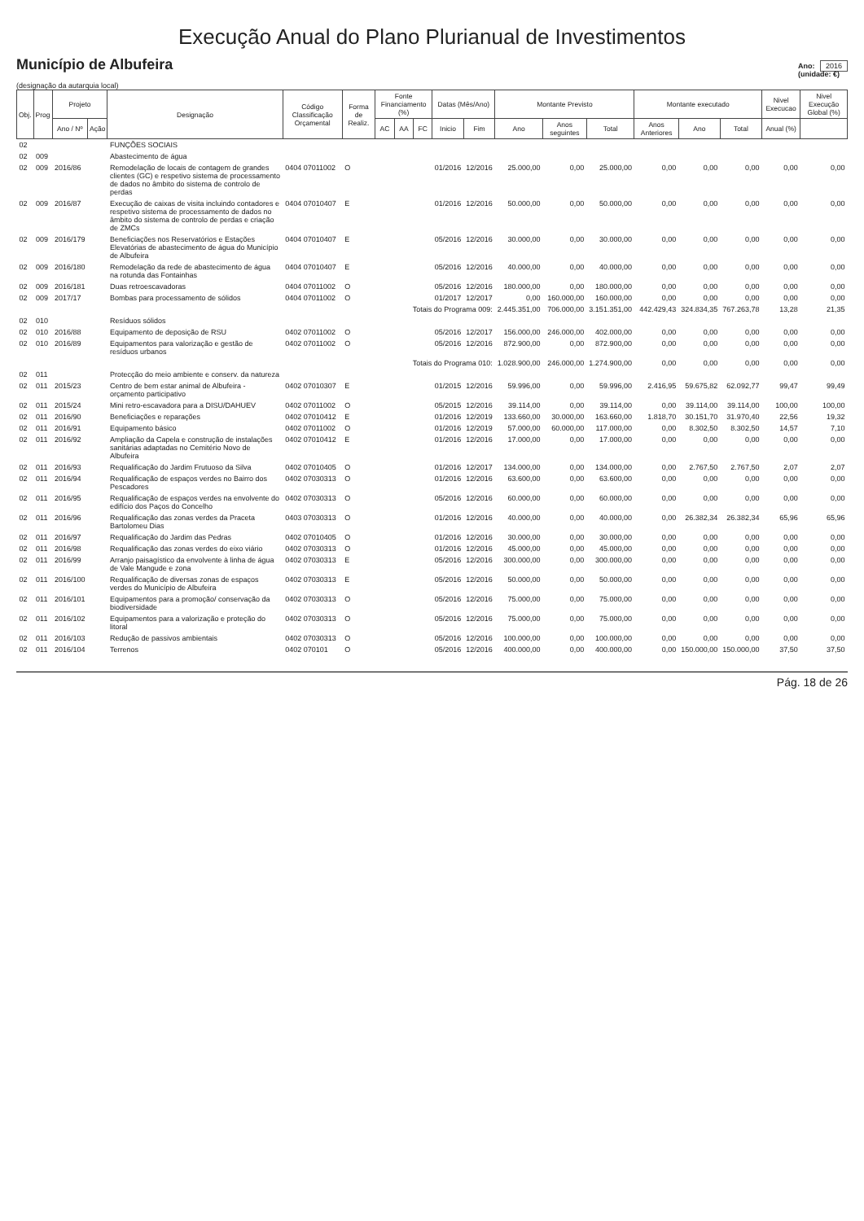Execução Anual do Plano Plurianual de Investimentos
Município de Albufeira
Ano: 2016
(unidade: €)
(designação da autarquia local)
| Obj. | Prog | Projeto | | Designação | Código Classificação Orçamental | Forma de Realiz. | Fonte Financiamento (%) | | | Datas (Mês/Ano) | | Montante Previsto | | | Montante executado | | | Nivel Execucao | Nivel Execução Global (%) |
| --- | --- | --- | --- | --- | --- | --- | --- | --- | --- | --- | --- | --- | --- | --- | --- | --- | --- | --- | --- |
| | | Ano / Nº | Ação | | | | AC | AA | FC | Inicio | Fim | Ano | Anos seguintes | Total | Anos Anteriores | Ano | Total | Anual (%) | |
| 02 | | | | FUNÇÕES SOCIAIS | | | | | | | | | | | | | | | |
| 02 | 009 | | | Abastecimento de água | | | | | | | | | | | | | | | |
| 02 | 009 | 2016/86 | | Remodelação de locais de contagem de grandes clientes (GC) e respetivo sistema de processamento de dados no âmbito do sistema de controlo de perdas | 0404 07011002 | O | | | | 01/2016 | 12/2016 | 25.000,00 | 0,00 | 25.000,00 | 0,00 | 0,00 | 0,00 | 0,00 | 0,00 |
| 02 | 009 | 2016/87 | | Execução de caixas de visita incluindo contadores e respetivo sistema de processamento de dados no âmbito do sistema de controlo de perdas e criação de ZMCs | 0404 07010407 | E | | | | 01/2016 | 12/2016 | 50.000,00 | 0,00 | 50.000,00 | 0,00 | 0,00 | 0,00 | 0,00 | 0,00 |
| 02 | 009 | 2016/179 | | Beneficiações nos Reservatórios e Estações Elevatórias de abastecimento de água do Município de Albufeira | 0404 07010407 | E | | | | 05/2016 | 12/2016 | 30.000,00 | 0,00 | 30.000,00 | 0,00 | 0,00 | 0,00 | 0,00 | 0,00 |
| 02 | 009 | 2016/180 | | Remodelação da rede de abastecimento de água na rotunda das Fontainhas | 0404 07010407 | E | | | | 05/2016 | 12/2016 | 40.000,00 | 0,00 | 40.000,00 | 0,00 | 0,00 | 0,00 | 0,00 | 0,00 |
| 02 | 009 | 2016/181 | | Duas retroescavadoras | 0404 07011002 | O | | | | 05/2016 | 12/2016 | 180.000,00 | 0,00 | 180.000,00 | 0,00 | 0,00 | 0,00 | 0,00 | 0,00 |
| 02 | 009 | 2017/17 | | Bombas para processamento de sólidos | 0404 07011002 | O | | | | 01/2017 | 12/2017 | 0,00 | 160.000,00 | 160.000,00 | 0,00 | 0,00 | 0,00 | 0,00 | 0,00 |
| Totais do Programa 009: | | | | | | | | | | | | 2.445.351,00 | 706.000,00 | 3.151.351,00 | 442.429,43 | 324.834,35 | 767.263,78 | 13,28 | 21,35 |
| 02 | 010 | | | Resíduos sólidos | | | | | | | | | | | | | | | |
| 02 | 010 | 2016/88 | | Equipamento de deposição de RSU | 0402 07011002 | O | | | | 05/2016 | 12/2017 | 156.000,00 | 246.000,00 | 402.000,00 | 0,00 | 0,00 | 0,00 | 0,00 | 0,00 |
| 02 | 010 | 2016/89 | | Equipamentos para valorização e gestão de resíduos urbanos | 0402 07011002 | O | | | | 05/2016 | 12/2016 | 872.900,00 | 0,00 | 872.900,00 | 0,00 | 0,00 | 0,00 | 0,00 | 0,00 |
| Totais do Programa 010: | | | | | | | | | | | | 1.028.900,00 | 246.000,00 | 1.274.900,00 | 0,00 | 0,00 | 0,00 | 0,00 | 0,00 |
| 02 | 011 | | | Protecção do meio ambiente e conserv. da natureza | | | | | | | | | | | | | | | |
| 02 | 011 | 2015/23 | | Centro de bem estar animal de Albufeira - orçamento participativo | 0402 07010307 | E | | | | 01/2015 | 12/2016 | 59.996,00 | 0,00 | 59.996,00 | 2.416,95 | 59.675,82 | 62.092,77 | 99,47 | 99,49 |
| 02 | 011 | 2015/24 | | Mini retro-escavadora para a DISU/DAHUEV | 0402 07011002 | O | | | | 05/2015 | 12/2016 | 39.114,00 | 0,00 | 39.114,00 | 0,00 | 39.114,00 | 39.114,00 | 100,00 | 100,00 |
| 02 | 011 | 2016/90 | | Beneficiações e reparações | 0402 07010412 | E | | | | 01/2016 | 12/2019 | 133.660,00 | 30.000,00 | 163.660,00 | 1.818,70 | 30.151,70 | 31.970,40 | 22,56 | 19,32 |
| 02 | 011 | 2016/91 | | Equipamento básico | 0402 07011002 | O | | | | 01/2016 | 12/2019 | 57.000,00 | 60.000,00 | 117.000,00 | 0,00 | 8.302,50 | 8.302,50 | 14,57 | 7,10 |
| 02 | 011 | 2016/92 | | Ampliação da Capela e construção de instalações sanitárias adaptadas no Cemitério Novo de Albufeira | 0402 07010412 | E | | | | 01/2016 | 12/2016 | 17.000,00 | 0,00 | 17.000,00 | 0,00 | 0,00 | 0,00 | 0,00 | 0,00 |
| 02 | 011 | 2016/93 | | Requalificação do Jardim Frutuoso da Silva | 0402 07010405 | O | | | | 01/2016 | 12/2017 | 134.000,00 | 0,00 | 134.000,00 | 0,00 | 2.767,50 | 2.767,50 | 2,07 | 2,07 |
| 02 | 011 | 2016/94 | | Requalificação de espaços verdes no Bairro dos Pescadores | 0402 07030313 | O | | | | 01/2016 | 12/2016 | 63.600,00 | 0,00 | 63.600,00 | 0,00 | 0,00 | 0,00 | 0,00 | 0,00 |
| 02 | 011 | 2016/95 | | Requalificação de espaços verdes na envolvente do edifício dos Paços do Concelho | 0402 07030313 | O | | | | 05/2016 | 12/2016 | 60.000,00 | 0,00 | 60.000,00 | 0,00 | 0,00 | 0,00 | 0,00 | 0,00 |
| 02 | 011 | 2016/96 | | Requalificação das zonas verdes da Praceta Bartolomeu Dias | 0403 07030313 | O | | | | 01/2016 | 12/2016 | 40.000,00 | 0,00 | 40.000,00 | 0,00 | 26.382,34 | 26.382,34 | 65,96 | 65,96 |
| 02 | 011 | 2016/97 | | Requalificação do Jardim das Pedras | 0402 07010405 | O | | | | 01/2016 | 12/2016 | 30.000,00 | 0,00 | 30.000,00 | 0,00 | 0,00 | 0,00 | 0,00 | 0,00 |
| 02 | 011 | 2016/98 | | Requalificação das zonas verdes do eixo viário | 0402 07030313 | O | | | | 01/2016 | 12/2016 | 45.000,00 | 0,00 | 45.000,00 | 0,00 | 0,00 | 0,00 | 0,00 | 0,00 |
| 02 | 011 | 2016/99 | | Arranjo paisagístico da envolvente à linha de água de Vale Mangude e zona | 0402 07030313 | E | | | | 05/2016 | 12/2016 | 300.000,00 | 0,00 | 300.000,00 | 0,00 | 0,00 | 0,00 | 0,00 | 0,00 |
| 02 | 011 | 2016/100 | | Requalificação de diversas zonas de espaços verdes do Município de Albufeira | 0402 07030313 | E | | | | 05/2016 | 12/2016 | 50.000,00 | 0,00 | 50.000,00 | 0,00 | 0,00 | 0,00 | 0,00 | 0,00 |
| 02 | 011 | 2016/101 | | Equipamentos para a promoção/ conservação da biodiversidade | 0402 07030313 | O | | | | 05/2016 | 12/2016 | 75.000,00 | 0,00 | 75.000,00 | 0,00 | 0,00 | 0,00 | 0,00 | 0,00 |
| 02 | 011 | 2016/102 | | Equipamentos para a valorização e proteção do litoral | 0402 07030313 | O | | | | 05/2016 | 12/2016 | 75.000,00 | 0,00 | 75.000,00 | 0,00 | 0,00 | 0,00 | 0,00 | 0,00 |
| 02 | 011 | 2016/103 | | Redução de passivos ambientais | 0402 07030313 | O | | | | 05/2016 | 12/2016 | 100.000,00 | 0,00 | 100.000,00 | 0,00 | 0,00 | 0,00 | 0,00 | 0,00 |
| 02 | 011 | 2016/104 | | Terrenos | 0402 070101 | O | | | | 05/2016 | 12/2016 | 400.000,00 | 0,00 | 400.000,00 | 0,00 | 150.000,00 | 150.000,00 | 37,50 | 37,50 |
Pág. 18 de 26